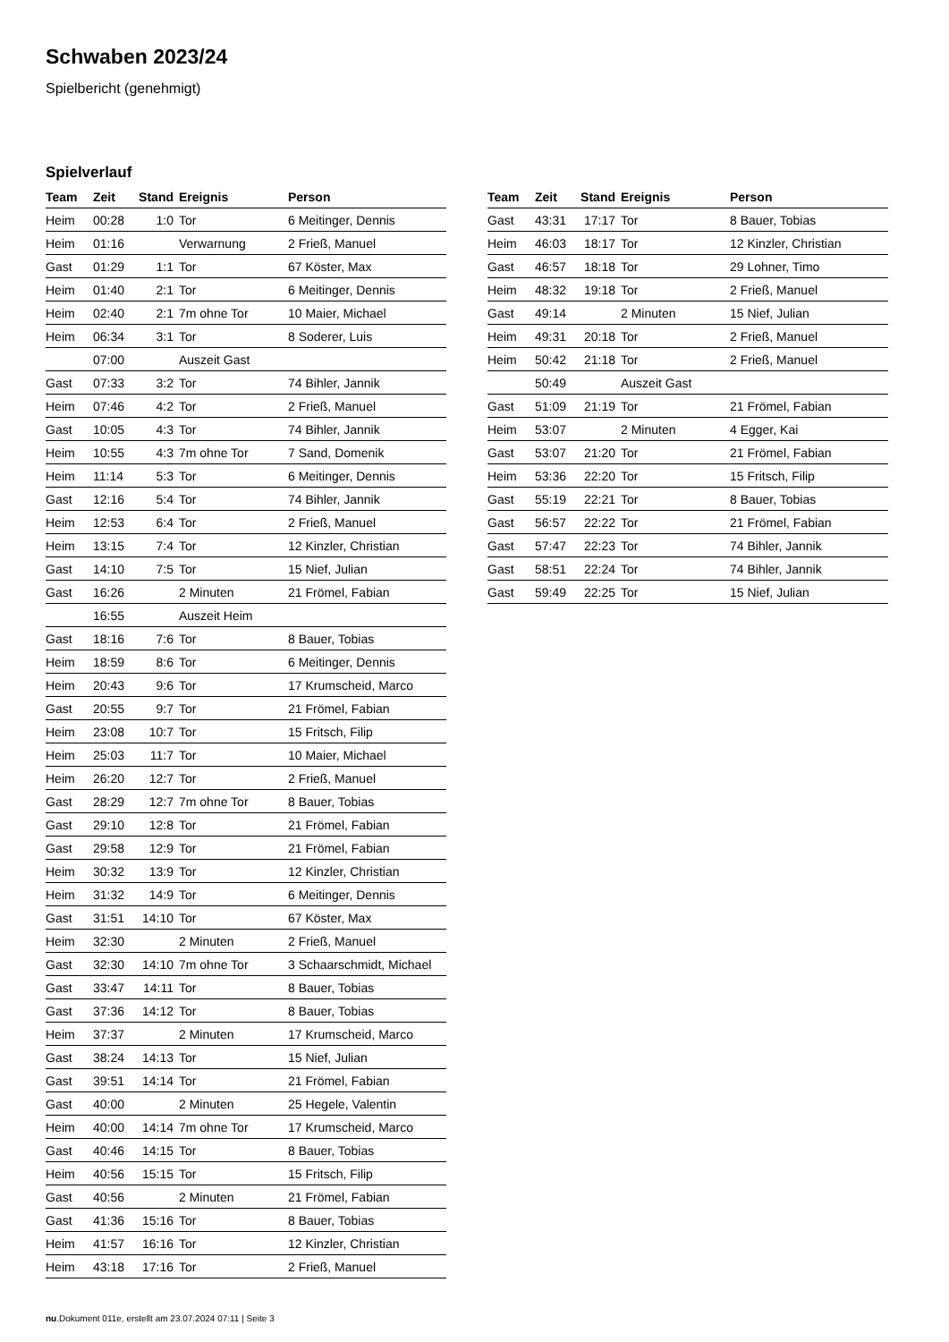Schwaben 2023/24
Spielbericht (genehmigt)
Spielverlauf
| Team | Zeit | Stand | Ereignis | Person |
| --- | --- | --- | --- | --- |
| Heim | 00:28 | 1:0 | Tor | 6 Meitinger, Dennis |
| Heim | 01:16 | | Verwarnung | 2 Frieß, Manuel |
| Gast | 01:29 | 1:1 | Tor | 67 Köster, Max |
| Heim | 01:40 | 2:1 | Tor | 6 Meitinger, Dennis |
| Heim | 02:40 | 2:1 | 7m ohne Tor | 10 Maier, Michael |
| Heim | 06:34 | 3:1 | Tor | 8 Soderer, Luis |
| | 07:00 | | Auszeit Gast | |
| Gast | 07:33 | 3:2 | Tor | 74 Bihler, Jannik |
| Heim | 07:46 | 4:2 | Tor | 2 Frieß, Manuel |
| Gast | 10:05 | 4:3 | Tor | 74 Bihler, Jannik |
| Heim | 10:55 | 4:3 | 7m ohne Tor | 7 Sand, Domenik |
| Heim | 11:14 | 5:3 | Tor | 6 Meitinger, Dennis |
| Gast | 12:16 | 5:4 | Tor | 74 Bihler, Jannik |
| Heim | 12:53 | 6:4 | Tor | 2 Frieß, Manuel |
| Heim | 13:15 | 7:4 | Tor | 12 Kinzler, Christian |
| Gast | 14:10 | 7:5 | Tor | 15 Nief, Julian |
| Gast | 16:26 | | 2 Minuten | 21 Frömel, Fabian |
| | 16:55 | | Auszeit Heim | |
| Gast | 18:16 | 7:6 | Tor | 8 Bauer, Tobias |
| Heim | 18:59 | 8:6 | Tor | 6 Meitinger, Dennis |
| Heim | 20:43 | 9:6 | Tor | 17 Krumscheid, Marco |
| Gast | 20:55 | 9:7 | Tor | 21 Frömel, Fabian |
| Heim | 23:08 | 10:7 | Tor | 15 Fritsch, Filip |
| Heim | 25:03 | 11:7 | Tor | 10 Maier, Michael |
| Heim | 26:20 | 12:7 | Tor | 2 Frieß, Manuel |
| Gast | 28:29 | 12:7 | 7m ohne Tor | 8 Bauer, Tobias |
| Gast | 29:10 | 12:8 | Tor | 21 Frömel, Fabian |
| Gast | 29:58 | 12:9 | Tor | 21 Frömel, Fabian |
| Heim | 30:32 | 13:9 | Tor | 12 Kinzler, Christian |
| Heim | 31:32 | 14:9 | Tor | 6 Meitinger, Dennis |
| Gast | 31:51 | 14:10 | Tor | 67 Köster, Max |
| Heim | 32:30 | | 2 Minuten | 2 Frieß, Manuel |
| Gast | 32:30 | 14:10 | 7m ohne Tor | 3 Schaarschmidt, Michael |
| Gast | 33:47 | 14:11 | Tor | 8 Bauer, Tobias |
| Gast | 37:36 | 14:12 | Tor | 8 Bauer, Tobias |
| Heim | 37:37 | | 2 Minuten | 17 Krumscheid, Marco |
| Gast | 38:24 | 14:13 | Tor | 15 Nief, Julian |
| Gast | 39:51 | 14:14 | Tor | 21 Frömel, Fabian |
| Gast | 40:00 | | 2 Minuten | 25 Hegele, Valentin |
| Heim | 40:00 | 14:14 | 7m ohne Tor | 17 Krumscheid, Marco |
| Gast | 40:46 | 14:15 | Tor | 8 Bauer, Tobias |
| Heim | 40:56 | 15:15 | Tor | 15 Fritsch, Filip |
| Gast | 40:56 | | 2 Minuten | 21 Frömel, Fabian |
| Gast | 41:36 | 15:16 | Tor | 8 Bauer, Tobias |
| Heim | 41:57 | 16:16 | Tor | 12 Kinzler, Christian |
| Heim | 43:18 | 17:16 | Tor | 2 Frieß, Manuel |
| Team | Zeit | Stand | Ereignis | Person |
| --- | --- | --- | --- | --- |
| Gast | 43:31 | 17:17 | Tor | 8 Bauer, Tobias |
| Heim | 46:03 | 18:17 | Tor | 12 Kinzler, Christian |
| Gast | 46:57 | 18:18 | Tor | 29 Lohner, Timo |
| Heim | 48:32 | 19:18 | Tor | 2 Frieß, Manuel |
| Gast | 49:14 | | 2 Minuten | 15 Nief, Julian |
| Heim | 49:31 | 20:18 | Tor | 2 Frieß, Manuel |
| Heim | 50:42 | 21:18 | Tor | 2 Frieß, Manuel |
| | 50:49 | | Auszeit Gast | |
| Gast | 51:09 | 21:19 | Tor | 21 Frömel, Fabian |
| Heim | 53:07 | | 2 Minuten | 4 Egger, Kai |
| Gast | 53:07 | 21:20 | Tor | 21 Frömel, Fabian |
| Heim | 53:36 | 22:20 | Tor | 15 Fritsch, Filip |
| Gast | 55:19 | 22:21 | Tor | 8 Bauer, Tobias |
| Gast | 56:57 | 22:22 | Tor | 21 Frömel, Fabian |
| Gast | 57:47 | 22:23 | Tor | 74 Bihler, Jannik |
| Gast | 58:51 | 22:24 | Tor | 74 Bihler, Jannik |
| Gast | 59:49 | 22:25 | Tor | 15 Nief, Julian |
nu.Dokument 011e, erstellt am 23.07.2024 07:11 | Seite 3